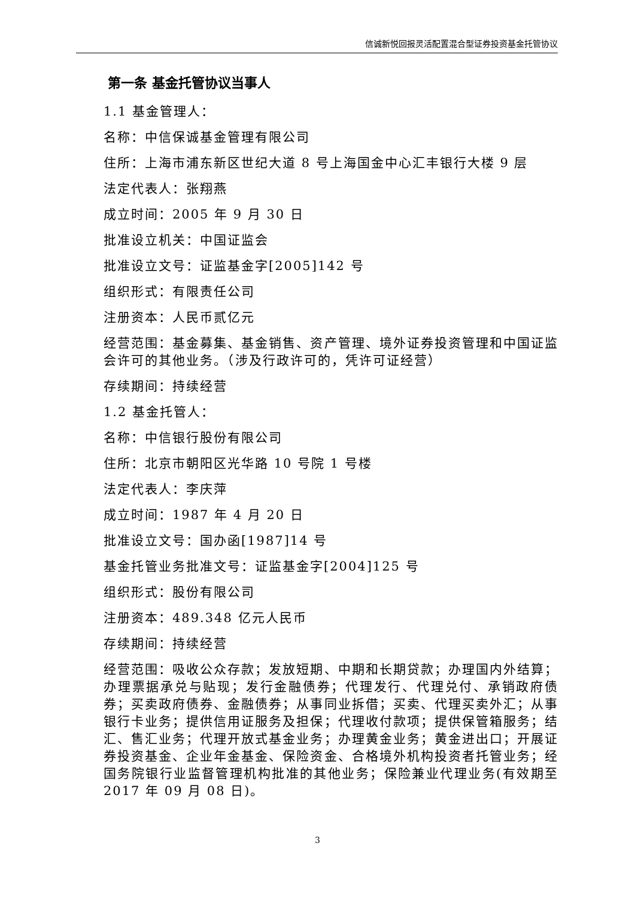信诚新悦回报灵活配置混合型证券投资基金托管协议
第一条 基金托管协议当事人
1.1 基金管理人：
名称：中信保诚基金管理有限公司
住所：上海市浦东新区世纪大道 8 号上海国金中心汇丰银行大楼 9 层
法定代表人：张翔燕
成立时间：2005 年 9 月 30 日
批准设立机关：中国证监会
批准设立文号：证监基金字[2005]142 号
组织形式：有限责任公司
注册资本：人民币贰亿元
经营范围：基金募集、基金销售、资产管理、境外证券投资管理和中国证监会许可的其他业务。（涉及行政许可的，凭许可证经营）
存续期间：持续经营
1.2 基金托管人：
名称：中信银行股份有限公司
住所：北京市朝阳区光华路 10 号院 1 号楼
法定代表人：李庆萍
成立时间：1987 年 4 月 20 日
批准设立文号：国办函[1987]14 号
基金托管业务批准文号：证监基金字[2004]125 号
组织形式：股份有限公司
注册资本：489.348 亿元人民币
存续期间：持续经营
经营范围：吸收公众存款；发放短期、中期和长期贷款；办理国内外结算；办理票据承兑与贴现；发行金融债券；代理发行、代理兑付、承销政府债券；买卖政府债券、金融债券；从事同业拆借；买卖、代理买卖外汇；从事银行卡业务；提供信用证服务及担保；代理收付款项；提供保管箱服务；结汇、售汇业务；代理开放式基金业务；办理黄金业务；黄金进出口；开展证券投资基金、企业年金基金、保险资金、合格境外机构投资者托管业务；经国务院银行业监督管理机构批准的其他业务；保险兼业代理业务(有效期至 2017 年 09 月 08 日)。
3